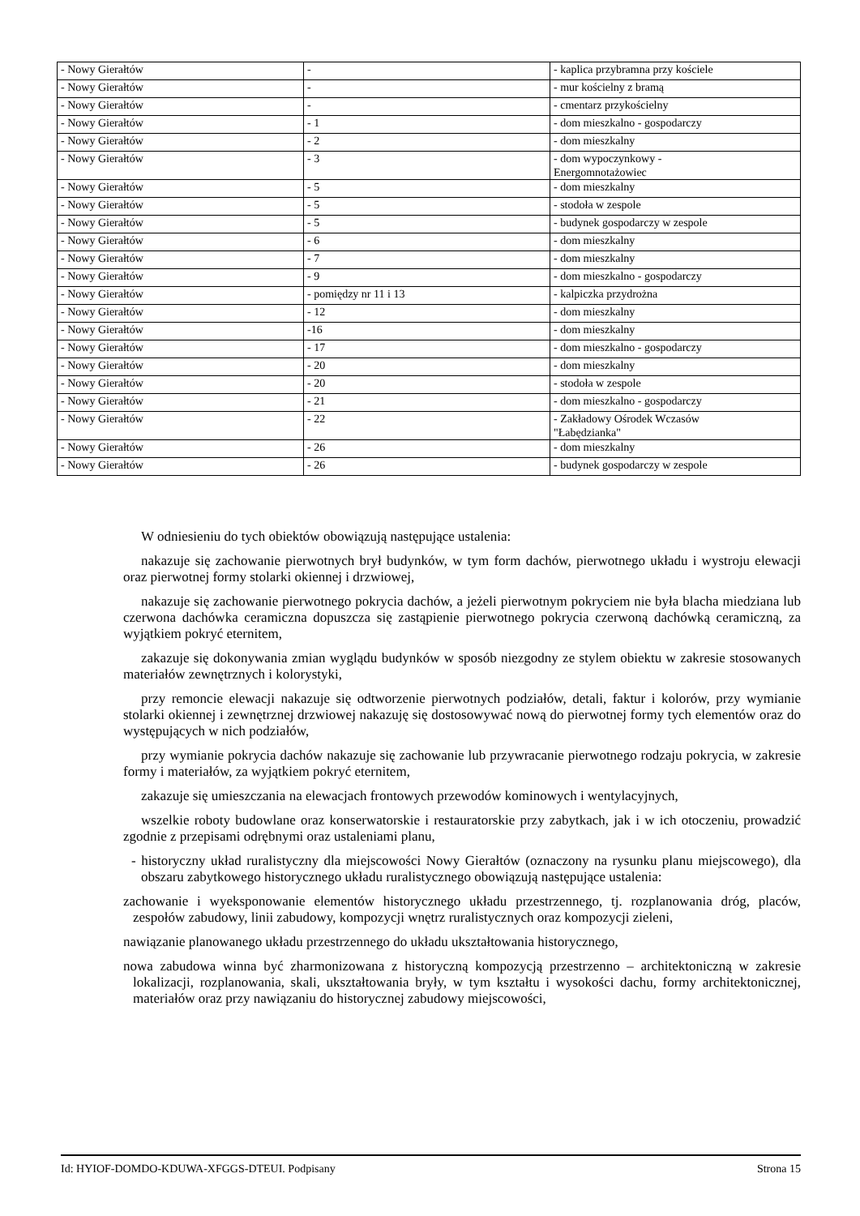| - Nowy Gierałtów | - | - kaplica przybramna przy kościele |
| - Nowy Gierałtów | - | - mur kościelny z bramą |
| - Nowy Gierałtów | - | - cmentarz przykościelny |
| - Nowy Gierałtów | - 1 | - dom mieszkalno - gospodarczy |
| - Nowy Gierałtów | - 2 | - dom mieszkalny |
| - Nowy Gierałtów | - 3 | - dom wypoczynkowy - Energomnotażowiec |
| - Nowy Gierałtów | - 5 | - dom mieszkalny |
| - Nowy Gierałtów | - 5 | - stodoła w zespole |
| - Nowy Gierałtów | - 5 | - budynek gospodarczy w zespole |
| - Nowy Gierałtów | - 6 | - dom mieszkalny |
| - Nowy Gierałtów | - 7 | - dom mieszkalny |
| - Nowy Gierałtów | - 9 | - dom mieszkalno - gospodarczy |
| - Nowy Gierałtów | - pomiędzy nr 11 i 13 | - kalpiczka przydrożna |
| - Nowy Gierałtów | - 12 | - dom mieszkalny |
| - Nowy Gierałtów | -16 | - dom mieszkalny |
| - Nowy Gierałtów | - 17 | - dom mieszkalno - gospodarczy |
| - Nowy Gierałtów | - 20 | - dom mieszkalny |
| - Nowy Gierałtów | - 20 | - stodoła w zespole |
| - Nowy Gierałtów | - 21 | - dom mieszkalno - gospodarczy |
| - Nowy Gierałtów | - 22 | - Zakładowy Ośrodek Wczasów "Łabędzianka" |
| - Nowy Gierałtów | - 26 | - dom mieszkalny |
| - Nowy Gierałtów | - 26 | - budynek gospodarczy w zespole |
W odniesieniu do tych obiektów obowiązują następujące ustalenia:
nakazuje się zachowanie pierwotnych brył budynków, w tym form dachów, pierwotnego układu i wystroju elewacji oraz pierwotnej formy stolarki okiennej i drzwiowej,
nakazuje się zachowanie pierwotnego pokrycia dachów, a jeżeli pierwotnym pokryciem nie była blacha miedziana lub czerwona dachówka ceramiczna dopuszcza się zastąpienie pierwotnego pokrycia czerwoną dachówką ceramiczną, za wyjątkiem pokryć eternitem,
zakazuje się dokonywania zmian wyglądu budynków w sposób niezgodny ze stylem obiektu w zakresie stosowanych materiałów zewnętrznych i kolorystyki,
przy remoncie elewacji nakazuje się odtworzenie pierwotnych podziałów, detali, faktur i kolorów, przy wymianie stolarki okiennej i zewnętrznej drzwiowej nakazuję się dostosowywać nową do pierwotnej formy tych elementów oraz do występujących w nich podziałów,
przy wymianie pokrycia dachów nakazuje się zachowanie lub przywracanie pierwotnego rodzaju pokrycia, w zakresie formy i materiałów, za wyjątkiem pokryć eternitem,
zakazuje się umieszczania na elewacjach frontowych przewodów kominowych i wentylacyjnych,
wszelkie roboty budowlane oraz konserwatorskie i restauratorskie przy zabytkach, jak i w ich otoczeniu, prowadzić zgodnie z przepisami odrębnymi oraz ustaleniami planu,
- historyczny układ ruralistyczny dla miejscowości Nowy Gierałtów (oznaczony na rysunku planu miejscowego), dla obszaru zabytkowego historycznego układu ruralistycznego obowiązują następujące ustalenia:
zachowanie i wyeksponowanie elementów historycznego układu przestrzennego, tj. rozplanowania dróg, placów, zespołów zabudowy, linii zabudowy, kompozycji wnętrz ruralistycznych oraz kompozycji zieleni,
nawiązanie planowanego układu przestrzennego do układu ukształtowania historycznego,
nowa zabudowa winna być zharmonizowana z historyczną kompozycją przestrzenno – architektoniczną w zakresie lokalizacji, rozplanowania, skali, ukształtowania bryły, w tym kształtu i wysokości dachu, formy architektonicznej, materiałów oraz przy nawiązaniu do historycznej zabudowy miejscowości,
Id: HYIOF-DOMDO-KDUWA-XFGGS-DTEUI. Podpisany Strona 15